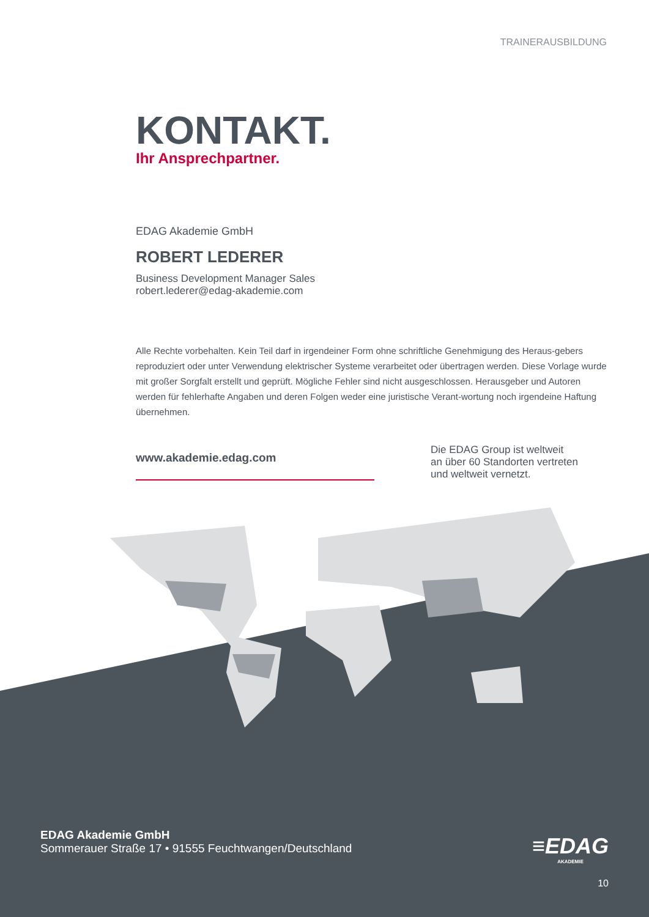TRAINERAUSBILDUNG
KONTAKT.
Ihr Ansprechpartner.
EDAG Akademie GmbH
ROBERT LEDERER
Business Development Manager Sales
robert.lederer@edag-akademie.com
Alle Rechte vorbehalten. Kein Teil darf in irgendeiner Form ohne schriftliche Genehmigung des Heraus-gebers reproduziert oder unter Verwendung elektrischer Systeme verarbeitet oder übertragen werden. Diese Vorlage wurde mit großer Sorgfalt erstellt und geprüft. Mögliche Fehler sind nicht ausgeschlossen. Herausgeber und Autoren werden für fehlerhafte Angaben und deren Folgen weder eine juristische Verant-wortung noch irgendeine Haftung übernehmen.
www.akademie.edag.com
Die EDAG Group ist weltweit
an über 60 Standorten vertreten
und weltweit vernetzt.
EDAG Akademie GmbH
Sommerauer Straße 17 • 91555 Feuchtwangen/Deutschland
≡EDAG
AKADEMIE
10